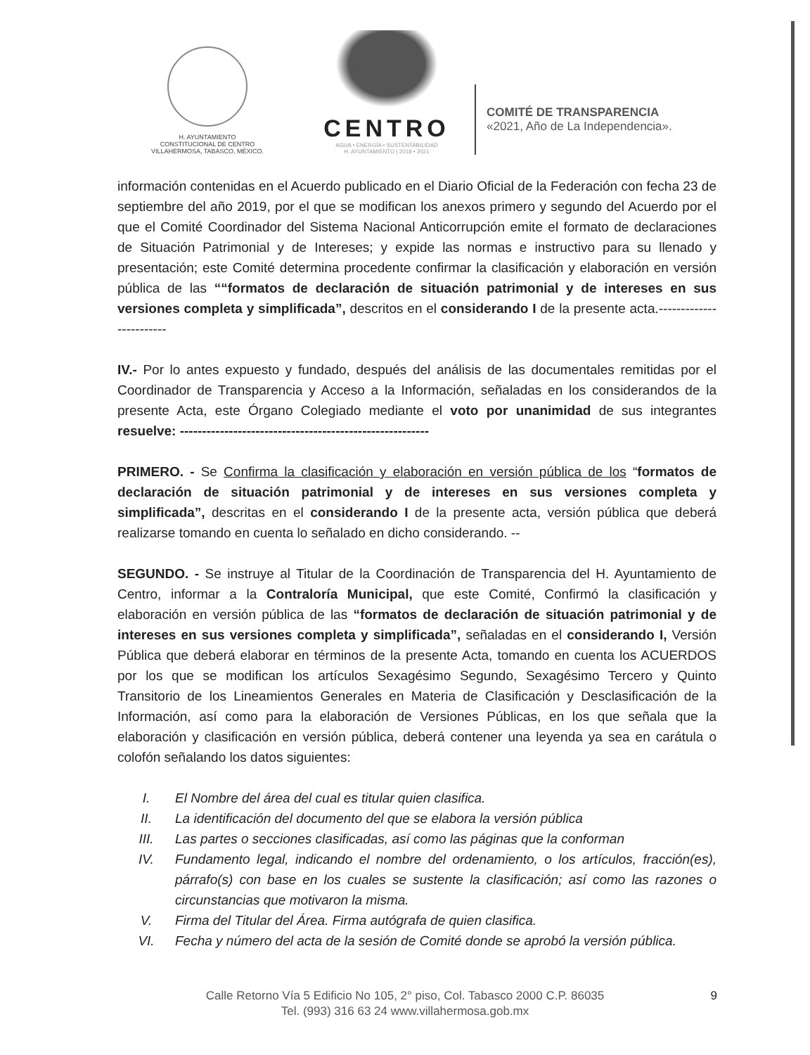H. AYUNTAMIENTO
CONSTITUCIONAL DE CENTRO
VILLAHERMOSA, TABASCO, MÉXICO.
CENTRO
AGUA • ENERGÍA • SUSTENTABILIDAD
H. AYUNTAMIENTO | 2018 • 2021
COMITÉ DE TRANSPARENCIA
«2021, Año de La Independencia».
información contenidas en el Acuerdo publicado en el Diario Oficial de la Federación con fecha 23 de septiembre del año 2019, por el que se modifican los anexos primero y segundo del Acuerdo por el que el Comité Coordinador del Sistema Nacional Anticorrupción emite el formato de declaraciones de Situación Patrimonial y de Intereses; y expide las normas e instructivo para su llenado y presentación; este Comité determina procedente confirmar la clasificación y elaboración en versión pública de las ““formatos de declaración de situación patrimonial y de intereses en sus versiones completa y simplificada”, descritos en el considerando I de la presente acta.------------------------
IV.- Por lo antes expuesto y fundado, después del análisis de las documentales remitidas por el Coordinador de Transparencia y Acceso a la Información, señaladas en los considerandos de la presente Acta, este Órgano Colegiado mediante el voto por unanimidad de sus integrantes resuelve: --------------------------------------------------------
PRIMERO. - Se Confirma la clasificación y elaboración en versión pública de los “formatos de declaración de situación patrimonial y de intereses en sus versiones completa y simplificada”, descritas en el considerando I de la presente acta, versión pública que deberá realizarse tomando en cuenta lo señalado en dicho considerando. --
SEGUNDO. - Se instruye al Titular de la Coordinación de Transparencia del H. Ayuntamiento de Centro, informar a la Contraloría Municipal, que este Comité, Confirmó la clasificación y elaboración en versión pública de las “formatos de declaración de situación patrimonial y de intereses en sus versiones completa y simplificada”, señaladas en el considerando I, Versión Pública que deberá elaborar en términos de la presente Acta, tomando en cuenta los ACUERDOS por los que se modifican los artículos Sexagésimo Segundo, Sexagésimo Tercero y Quinto Transitorio de los Lineamientos Generales en Materia de Clasificación y Desclasificación de la Información, así como para la elaboración de Versiones Públicas, en los que señala que la elaboración y clasificación en versión pública, deberá contener una leyenda ya sea en carátula o colofón señalando los datos siguientes:
I. El Nombre del área del cual es titular quien clasifica.
II. La identificación del documento del que se elabora la versión pública
III. Las partes o secciones clasificadas, así como las páginas que la conforman
IV. Fundamento legal, indicando el nombre del ordenamiento, o los artículos, fracción(es), párrafo(s) con base en los cuales se sustente la clasificación; así como las razones o circunstancias que motivaron la misma.
V. Firma del Titular del Área. Firma autógrafa de quien clasifica.
VI. Fecha y número del acta de la sesión de Comité donde se aprobó la versión pública.
Calle Retorno Vía 5 Edificio No 105, 2° piso, Col. Tabasco 2000 C.P. 86035
Tel. (993) 316 63 24 www.villahermosa.gob.mx
9